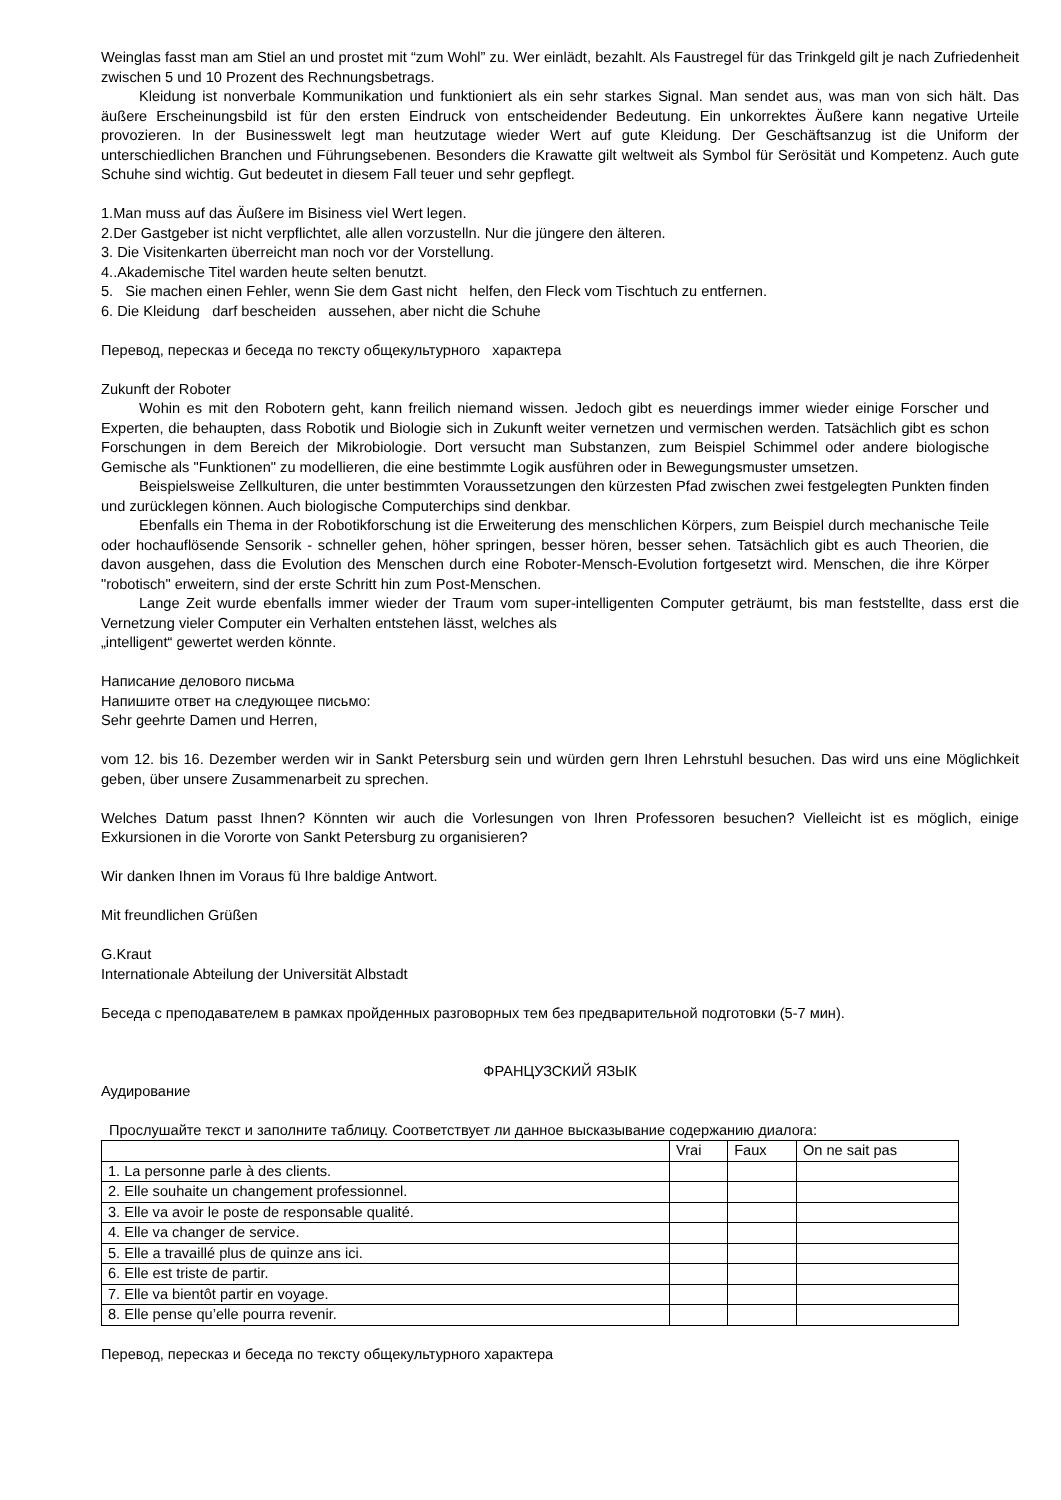Weinglas fasst man am Stiel an und prostet mit “zum Wohl” zu. Wer einlädt, bezahlt. Als Faustregel für das Trinkgeld gilt je nach Zufriedenheit zwischen 5 und 10 Prozent des Rechnungsbetrags.
Kleidung ist nonverbale Kommunikation und funktioniert als ein sehr starkes Signal. Man sendet aus, was man von sich hält. Das äußere Erscheinungsbild ist für den ersten Eindruck von entscheidender Bedeutung. Ein unkorrektes Äußere kann negative Urteile provozieren. In der Businesswelt legt man heutzutage wieder Wert auf gute Kleidung. Der Geschäftsanzug ist die Uniform der unterschiedlichen Branchen und Führungsebenen. Besonders die Krawatte gilt weltweit als Symbol für Serösität und Kompetenz. Auch gute Schuhe sind wichtig. Gut bedeutet in diesem Fall teuer und sehr gepflegt.
1.Man muss auf das Äußere im Bisiness viel Wert legen.
2.Der Gastgeber ist nicht verpflichtet, alle allen vorzustelln. Nur die jüngere den älteren.
3. Die Visitenkarten überreicht man noch vor der Vorstellung.
4..Akademische Titel warden heute selten benutzt.
5. Sie machen einen Fehler, wenn Sie dem Gast nicht helfen, den Fleck vom Tischtuch zu entfernen.
6. Die Kleidung darf bescheiden aussehen, aber nicht die Schuhe
Перевод, пересказ и беседа по тексту общекультурного характера
Zukunft der Roboter
Wohin es mit den Robotern geht, kann freilich niemand wissen. Jedoch gibt es neuerdings immer wieder einige Forscher und Experten, die behaupten, dass Robotik und Biologie sich in Zukunft weiter vernetzen und vermischen werden. Tatsächlich gibt es schon Forschungen in dem Bereich der Mikrobiologie. Dort versucht man Substanzen, zum Beispiel Schimmel oder andere biologische Gemische als "Funktionen" zu modellieren, die eine bestimmte Logik ausführen oder in Bewegungsmuster umsetzen.
Beispielsweise Zellkulturen, die unter bestimmten Voraussetzungen den kürzesten Pfad zwischen zwei festgelegten Punkten finden und zurücklegen können. Auch biologische Computerchips sind denkbar.
Ebenfalls ein Thema in der Robotikforschung ist die Erweiterung des menschlichen Körpers, zum Beispiel durch mechanische Teile oder hochauflösende Sensorik - schneller gehen, höher springen, besser hören, besser sehen. Tatsächlich gibt es auch Theorien, die davon ausgehen, dass die Evolution des Menschen durch eine Roboter-Mensch-Evolution fortgesetzt wird. Menschen, die ihre Körper "robotisch" erweitern, sind der erste Schritt hin zum Post-Menschen.
Lange Zeit wurde ebenfalls immer wieder der Traum vom super-intelligenten Computer geträumt, bis man feststellte, dass erst die Vernetzung vieler Computer ein Verhalten entstehen lässt, welches als
„intelligent“ gewertet werden könnte.
Написание делового письма
Напишите ответ на следующее письмо:
Sehr geehrte Damen und Herren,
vom 12. bis 16. Dezember werden wir in Sankt Petersburg sein und würden gern Ihren Lehrstuhl besuchen. Das wird uns eine Möglichkeit geben, über unsere Zusammenarbeit zu sprechen.
Welches Datum passt Ihnen? Könnten wir auch die Vorlesungen von Ihren Professoren besuchen? Vielleicht ist es möglich, einige Exkursionen in die Vororte von Sankt Petersburg zu organisieren?
Wir danken Ihnen im Voraus fü Ihre baldige Antwort.
Mit freundlichen Grüßen
G.Kraut
Internationale Abteilung der Universität Albstadt
Беседа с преподавателем в рамках пройденных разговорных тем без предварительной подготовки (5-7 мин).
ФРАНЦУЗСКИЙ ЯЗЫК
Аудирование
Прослушайте текст и заполните таблицу. Соответствует ли данное высказывание содержанию диалога:
| | Vrai | Faux | On ne sait pas |
| 1. La personne parle à des clients. | | | |
| 2. Elle souhaite un changement professionnel. | | | |
| 3. Elle va avoir le poste de responsable qualité. | | | |
| 4. Elle va changer de service. | | | |
| 5. Elle a travaillé plus de quinze ans ici. | | | |
| 6. Elle est triste de partir. | | | |
| 7. Elle va bientôt partir en voyage. | | | |
| 8. Elle pense qu’elle pourra revenir. | | | |
Перевод, пересказ и беседа по тексту общекультурного характера